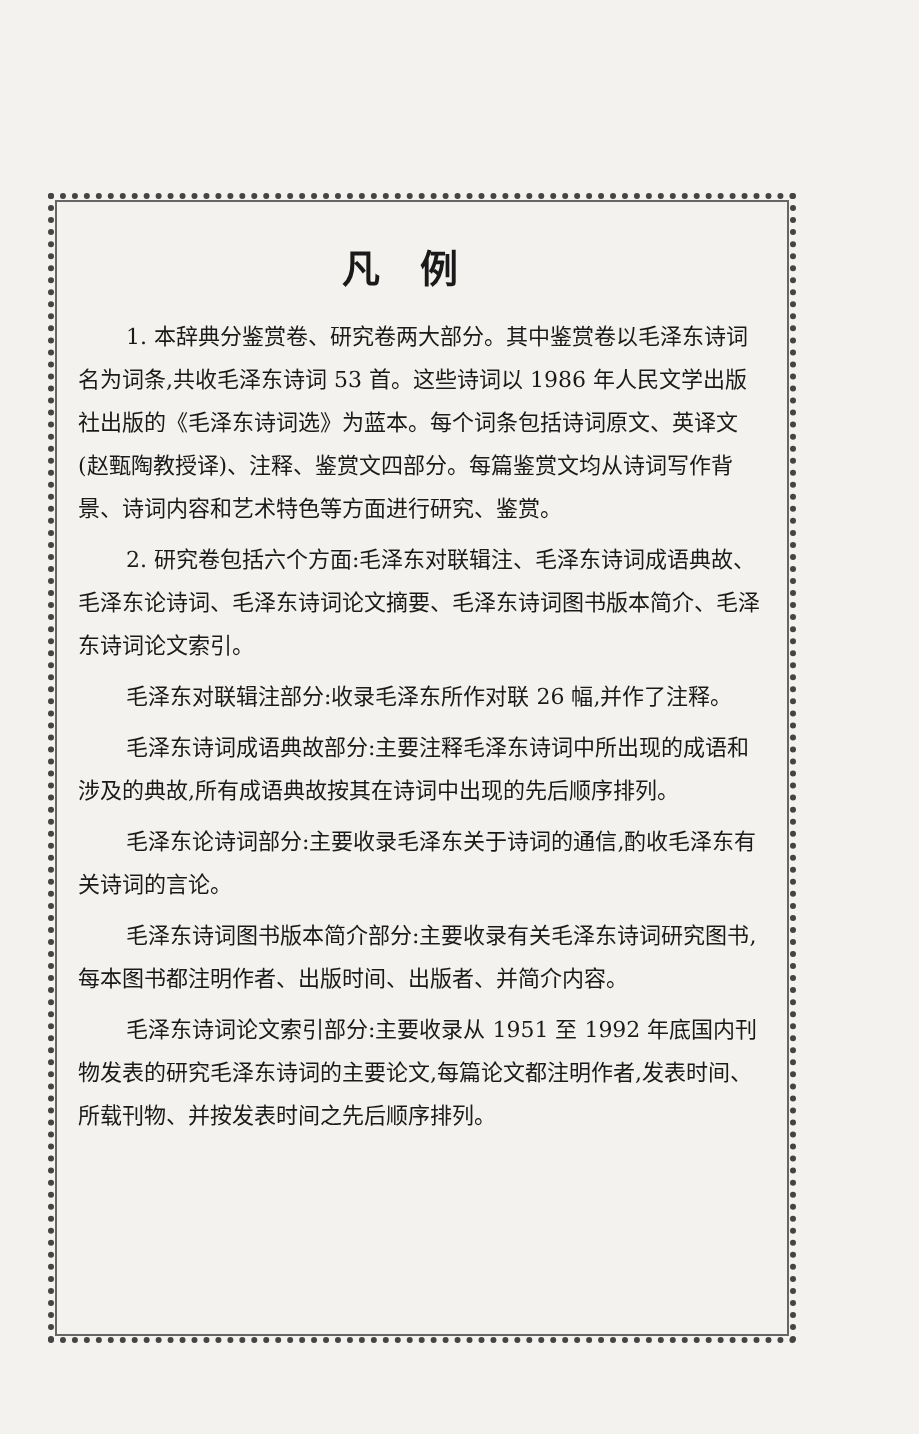凡例
1. 本辞典分鉴赏卷、研究卷两大部分。其中鉴赏卷以毛泽东诗词名为词条,共收毛泽东诗词 53 首。这些诗词以 1986 年人民文学出版社出版的《毛泽东诗词选》为蓝本。每个词条包括诗词原文、英译文(赵甄陶教授译)、注释、鉴赏文四部分。每篇鉴赏文均从诗词写作背景、诗词内容和艺术特色等方面进行研究、鉴赏。
2. 研究卷包括六个方面:毛泽东对联辑注、毛泽东诗词成语典故、毛泽东论诗词、毛泽东诗词论文摘要、毛泽东诗词图书版本简介、毛泽东诗词论文索引。
毛泽东对联辑注部分:收录毛泽东所作对联 26 幅,并作了注释。
毛泽东诗词成语典故部分:主要注释毛泽东诗词中所出现的成语和涉及的典故,所有成语典故按其在诗词中出现的先后顺序排列。
毛泽东论诗词部分:主要收录毛泽东关于诗词的通信,酌收毛泽东有关诗词的言论。
毛泽东诗词图书版本简介部分:主要收录有关毛泽东诗词研究图书,每本图书都注明作者、出版时间、出版者、并简介内容。
毛泽东诗词论文索引部分:主要收录从 1951 至 1992 年底国内刊物发表的研究毛泽东诗词的主要论文,每篇论文都注明作者,发表时间、所载刊物、并按发表时间之先后顺序排列。